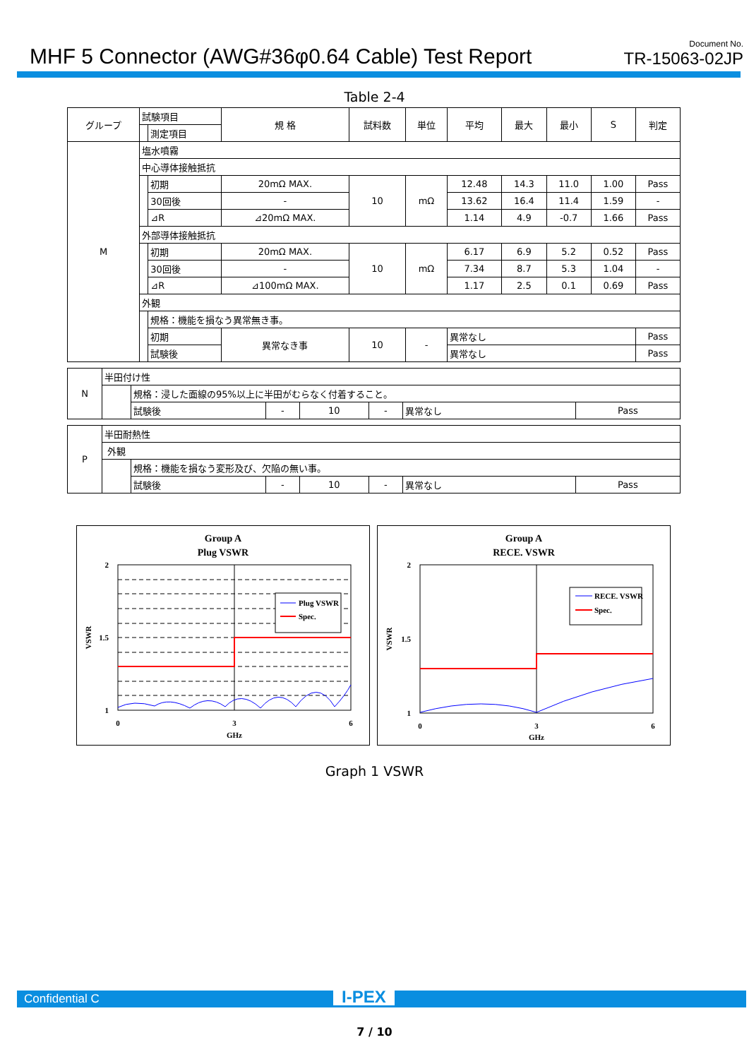MHF 5 Connector (AWG#36φ0.64 Cable) Test Report
Document No.
TR-15063-02JP
Table 2-4
| グループ | 試験項目 | | 規 格 | 試料数 | 単位 | 平均 | 最大 | 最小 | S | 判定 |
| --- | --- | --- | --- | --- | --- | --- | --- | --- | --- | --- |
| | | 測定項目 | | | | | | | | |
| M | 塩水噴霧 | | | | | | | | | |
| | 中心導体接触抵抗 | | | | | | | | | |
| | | 初期 | 20mΩ MAX. | 10 | mΩ | 12.48 | 14.3 | 11.0 | 1.00 | Pass |
| | | 30回後 | - | | | 13.62 | 16.4 | 11.4 | 1.59 | - |
| | | ⊿R | ⊿20mΩ MAX. | | | 1.14 | 4.9 | -0.7 | 1.66 | Pass |
| | 外部導体接触抵抗 | | | | | | | | | |
| | | 初期 | 20mΩ MAX. | 10 | mΩ | 6.17 | 6.9 | 5.2 | 0.52 | Pass |
| | | 30回後 | - | | | 7.34 | 8.7 | 5.3 | 1.04 | - |
| | | ⊿R | ⊿100mΩ MAX. | | | 1.17 | 2.5 | 0.1 | 0.69 | Pass |
| | 外観 | | | | | | | | | |
| | | 規格：機能を損なう異常無き事。 | | | | | | | | |
| | | 初期 | 異常なき事 | 10 | - | 異常なし | | | | Pass |
| | | 試験後 | | | | 異常なし | | | | Pass |
| N | 半田付け性 | | | | | | |
| | | 規格：浸した面線の95%以上に半田がむらなく付着すること。 | | | | | |
| | | 試験後 | - | 10 | - | 異常なし | Pass |
| P | 半田耐熱性 | | | | | | |
| | 外観 | | | | | | |
| | | 規格：機能を損なう変形及び、欠陥の無い事。 | | | | | |
| | | 試験後 | - | 10 | - | 異常なし | Pass |
Group A
Plug VSWR
2
1
1.5
0
3
6
GHz
VSWR
Plug VSWR
Spec.
Group A
RECE. VSWR
2
1
1.5
0
3
6
GHz
VSWR
RECE. VSWR
Spec.
Graph 1 VSWR
Confidential C I-PEX
7 / 10